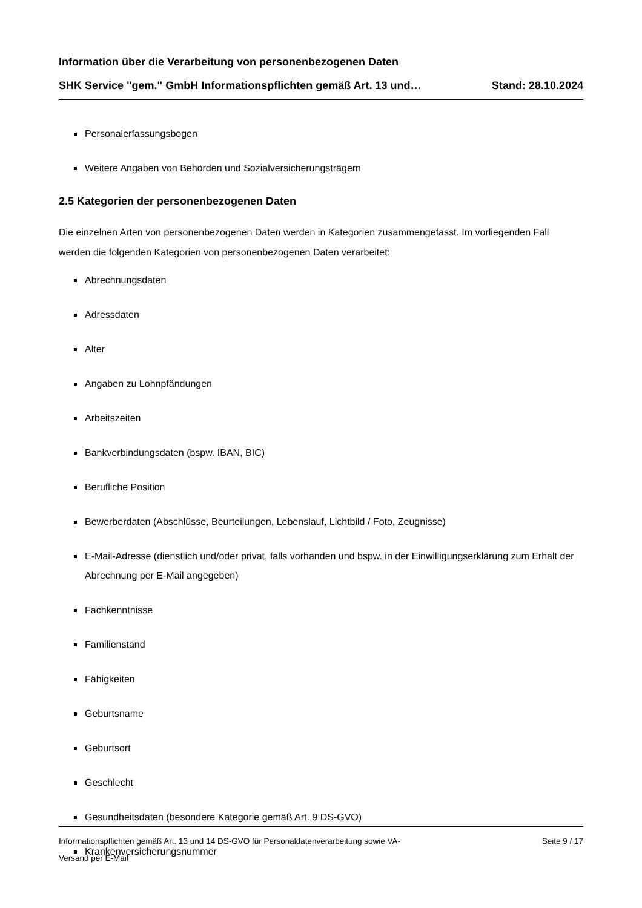Information über die Verarbeitung von personenbezogenen Daten
SHK Service "gem." GmbH Informationspflichten gemäß Art. 13 und… Stand: 28.10.2024
Personalerfassungsbogen
Weitere Angaben von Behörden und Sozialversicherungsträgern
2.5 Kategorien der personenbezogenen Daten
Die einzelnen Arten von personenbezogenen Daten werden in Kategorien zusammengefasst. Im vorliegenden Fall werden die folgenden Kategorien von personenbezogenen Daten verarbeitet:
Abrechnungsdaten
Adressdaten
Alter
Angaben zu Lohnpfändungen
Arbeitszeiten
Bankverbindungsdaten (bspw. IBAN, BIC)
Berufliche Position
Bewerberdaten (Abschlüsse, Beurteilungen, Lebenslauf, Lichtbild / Foto, Zeugnisse)
E-Mail-Adresse (dienstlich und/oder privat, falls vorhanden und bspw. in der Einwilligungserklärung zum Erhalt der Abrechnung per E-Mail angegeben)
Fachkenntnisse
Familienstand
Fähigkeiten
Geburtsname
Geburtsort
Geschlecht
Gesundheitsdaten (besondere Kategorie gemäß Art. 9 DS-GVO)
Krankenversicherungsnummer
Informationspflichten gemäß Art. 13 und 14 DS-GVO für Personaldatenverarbeitung sowie VA-
Versand per E-Mail Seite 9 / 17